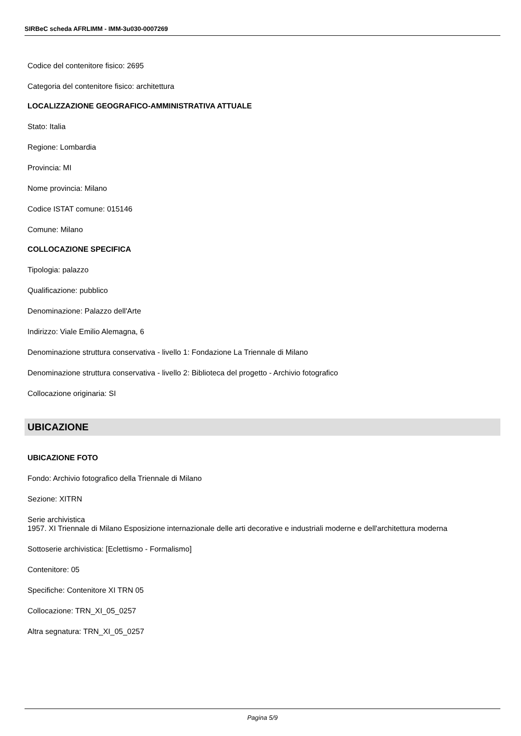SIRBeC scheda AFRLIMM - IMM-3u030-0007269
Codice del contenitore fisico: 2695
Categoria del contenitore fisico: architettura
LOCALIZZAZIONE GEOGRAFICO-AMMINISTRATIVA ATTUALE
Stato: Italia
Regione: Lombardia
Provincia: MI
Nome provincia: Milano
Codice ISTAT comune: 015146
Comune: Milano
COLLOCAZIONE SPECIFICA
Tipologia: palazzo
Qualificazione: pubblico
Denominazione: Palazzo dell'Arte
Indirizzo: Viale Emilio Alemagna, 6
Denominazione struttura conservativa - livello 1: Fondazione La Triennale di Milano
Denominazione struttura conservativa - livello 2: Biblioteca del progetto - Archivio fotografico
Collocazione originaria: SI
UBICAZIONE
UBICAZIONE FOTO
Fondo: Archivio fotografico della Triennale di Milano
Sezione: XITRN
Serie archivistica
1957. XI Triennale di Milano Esposizione internazionale delle arti decorative e industriali moderne e dell'architettura moderna
Sottoserie archivistica: [Eclettismo - Formalismo]
Contenitore: 05
Specifiche: Contenitore XI TRN 05
Collocazione: TRN_XI_05_0257
Altra segnatura: TRN_XI_05_0257
Pagina 5/9